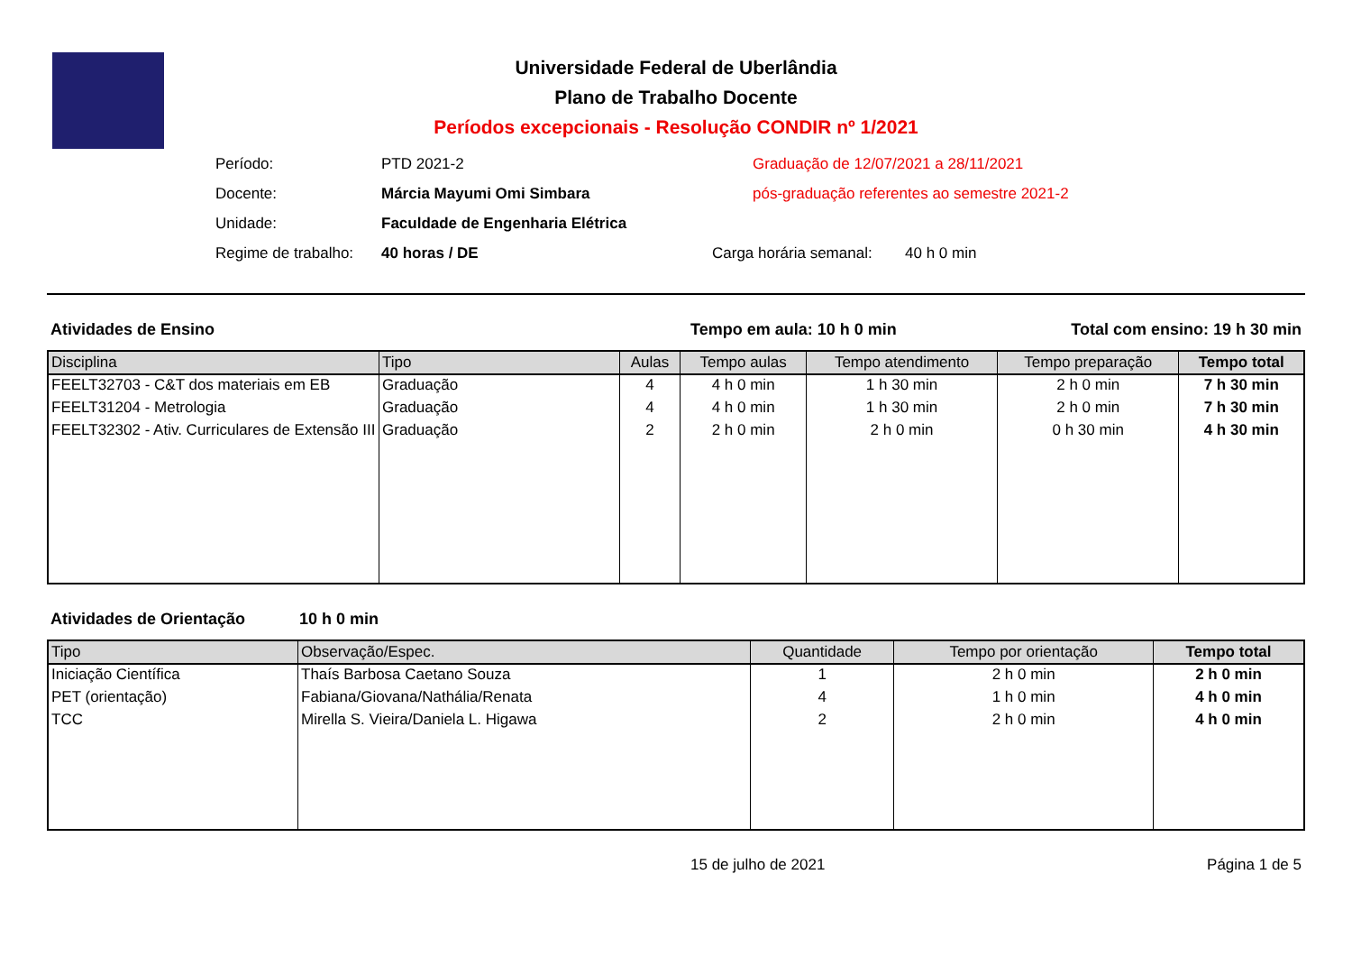Universidade Federal de Uberlândia
Plano de Trabalho Docente
Períodos excepcionais - Resolução CONDIR nº 1/2021
Período: PTD 2021-2 Graduação de 12/07/2021 a 28/11/2021
Docente: Márcia Mayumi Omi Simbara pós-graduação referentes ao semestre 2021-2
Unidade: Faculdade de Engenharia Elétrica
Regime de trabalho: 40 horas / DE Carga horária semanal: 40 h 0 min
Atividades de Ensino Tempo em aula: 10 h 0 min Total com ensino: 19 h 30 min
| Disciplina | Tipo | Aulas | Tempo aulas | Tempo atendimento | Tempo preparação | Tempo total |
| --- | --- | --- | --- | --- | --- | --- |
| FEELT32703 - C&T dos materiais em EB | Graduação | 4 | 4 h 0 min | 1 h 30 min | 2 h 0 min | 7 h 30 min |
| FEELT31204 - Metrologia | Graduação | 4 | 4 h 0 min | 1 h 30 min | 2 h 0 min | 7 h 30 min |
| FEELT32302 - Ativ. Curriculares de Extensão III | Graduação | 2 | 2 h 0 min | 2 h 0 min | 0 h 30 min | 4 h 30 min |
Atividades de Orientação 10 h 0 min
| Tipo | Observação/Espec. | Quantidade | Tempo por orientação | Tempo total |
| --- | --- | --- | --- | --- |
| Iniciação Científica | Thaís Barbosa Caetano Souza | 1 | 2 h 0 min | 2 h 0 min |
| PET (orientação) | Fabiana/Giovana/Nathália/Renata | 4 | 1 h 0 min | 4 h 0 min |
| TCC | Mirella S. Vieira/Daniela L. Higawa | 2 | 2 h 0 min | 4 h 0 min |
15 de julho de 2021 Página 1 de 5